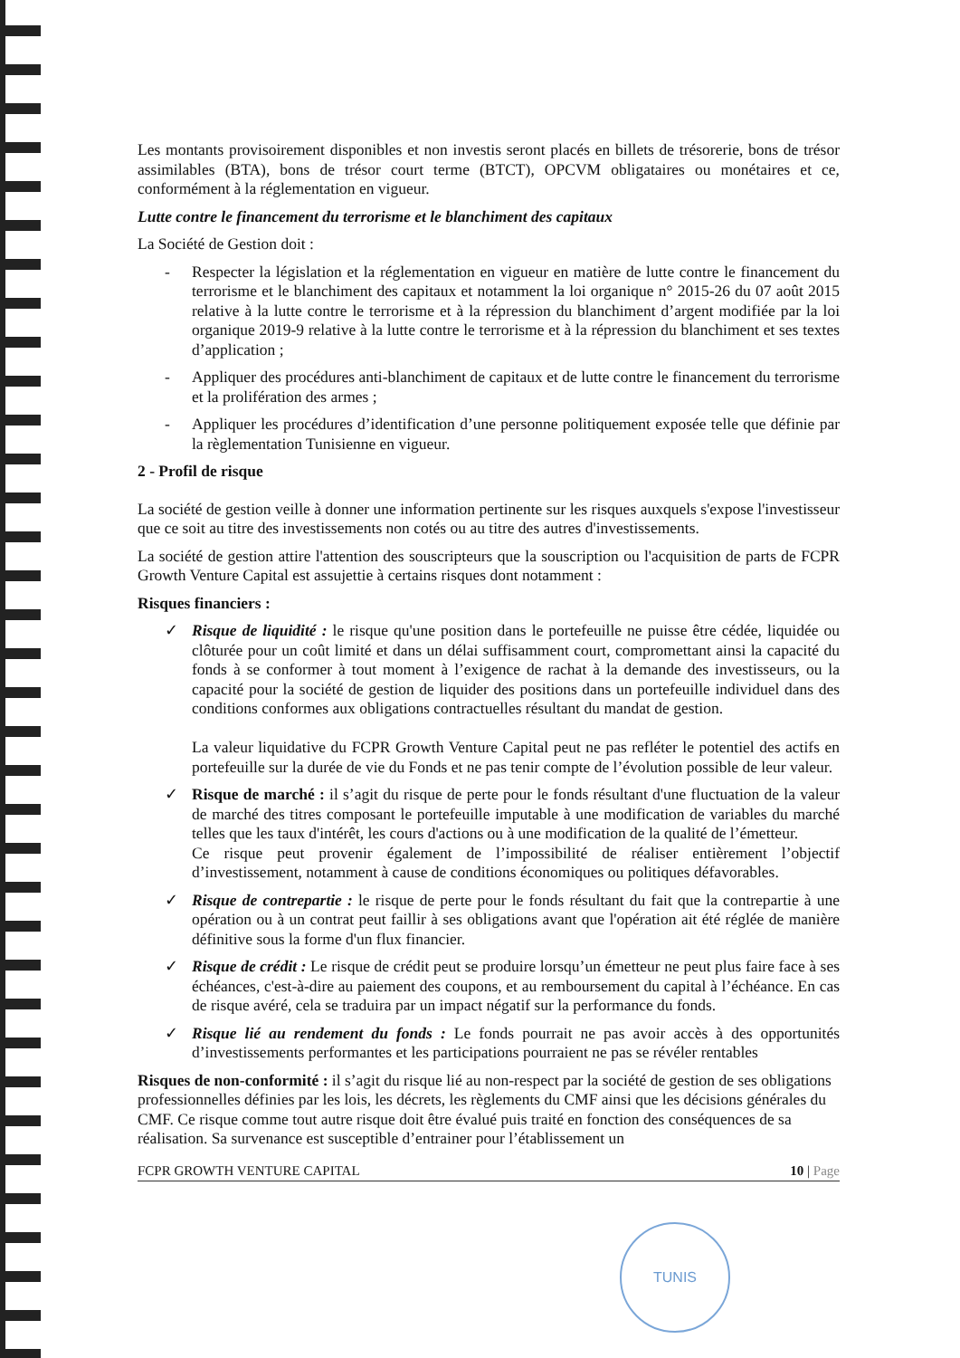Les montants provisoirement disponibles et non investis seront placés en billets de trésorerie, bons de trésor assimilables (BTA), bons de trésor court terme (BTCT), OPCVM obligataires ou monétaires et ce, conformément à la réglementation en vigueur.
Lutte contre le financement du terrorisme et le blanchiment des capitaux
La Société de Gestion doit :
- Respecter la législation et la réglementation en vigueur en matière de lutte contre le financement du terrorisme et le blanchiment des capitaux et notamment la loi organique n° 2015-26 du 07 août 2015 relative à la lutte contre le terrorisme et à la répression du blanchiment d’argent modifiée par la loi organique 2019-9 relative à la lutte contre le terrorisme et à la répression du blanchiment et ses textes d’application ;
- Appliquer des procédures anti-blanchiment de capitaux et de lutte contre le financement du terrorisme et la prolifération des armes ;
- Appliquer les procédures d’identification d’une personne politiquement exposée telle que définie par la règlementation Tunisienne en vigueur.
2 - Profil de risque
La société de gestion veille à donner une information pertinente sur les risques auxquels s'expose l'investisseur que ce soit au titre des investissements non cotés ou au titre des autres d'investissements.
La société de gestion attire l'attention des souscripteurs que la souscription ou l'acquisition de parts de FCPR Growth Venture Capital est assujettie à certains risques dont notamment :
Risques financiers :
✓ Risque de liquidité : le risque qu'une position dans le portefeuille ne puisse être cédée, liquidée ou clôturée pour un coût limité et dans un délai suffisamment court, compromettant ainsi la capacité du fonds à se conformer à tout moment à l’exigence de rachat à la demande des investisseurs, ou la capacité pour la société de gestion de liquider des positions dans un portefeuille individuel dans des conditions conformes aux obligations contractuelles résultant du mandat de gestion.
La valeur liquidative du FCPR Growth Venture Capital peut ne pas refléter le potentiel des actifs en portefeuille sur la durée de vie du Fonds et ne pas tenir compte de l’évolution possible de leur valeur.
✓ Risque de marché : il s’agit du risque de perte pour le fonds résultant d'une fluctuation de la valeur de marché des titres composant le portefeuille imputable à une modification de variables du marché telles que les taux d'intérêt, les cours d'actions ou à une modification de la qualité de l’émetteur.
Ce risque peut provenir également de l’impossibilité de réaliser entièrement l’objectif d’investissement, notamment à cause de conditions économiques ou politiques défavorables.
✓ Risque de contrepartie : le risque de perte pour le fonds résultant du fait que la contrepartie à une opération ou à un contrat peut faillir à ses obligations avant que l'opération ait été réglée de manière définitive sous la forme d'un flux financier.
✓ Risque de crédit : Le risque de crédit peut se produire lorsqu’un émetteur ne peut plus faire face à ses échéances, c'est-à-dire au paiement des coupons, et au remboursement du capital à l’échéance. En cas de risque avéré, cela se traduira par un impact négatif sur la performance du fonds.
✓ Risque lié au rendement du fonds : Le fonds pourrait ne pas avoir accès à des opportunités d’investissements performantes et les participations pourraient ne pas se révéler rentables
Risques de non-conformité : il s’agit du risque lié au non-respect par la société de gestion de ses obligations professionnelles définies par les lois, les décrets, les règlements du CMF ainsi que les décisions générales du CMF. Ce risque comme tout autre risque doit être évalué puis traité en fonction des conséquences de sa réalisation. Sa survenance est susceptible d’entrainer pour l’établissement un
FCPR GROWTH VENTURE CAPITAL 10 | Page
TUNIS